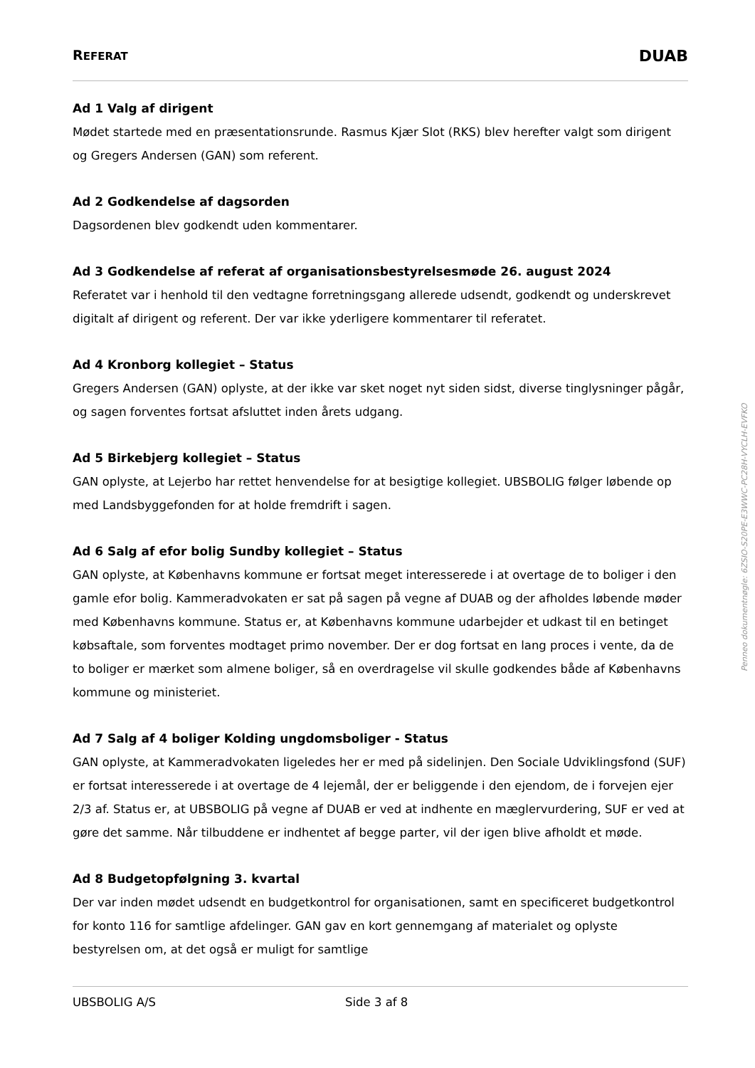REFERAT DUAB
Ad 1 Valg af dirigent
Mødet startede med en præsentationsrunde. Rasmus Kjær Slot (RKS) blev herefter valgt som dirigent og Gregers Andersen (GAN) som referent.
Ad 2 Godkendelse af dagsorden
Dagsordenen blev godkendt uden kommentarer.
Ad 3 Godkendelse af referat af organisationsbestyrelsesmøde 26. august 2024
Referatet var i henhold til den vedtagne forretningsgang allerede udsendt, godkendt og underskrevet digitalt af dirigent og referent. Der var ikke yderligere kommentarer til referatet.
Ad 4 Kronborg kollegiet – Status
Gregers Andersen (GAN) oplyste, at der ikke var sket noget nyt siden sidst, diverse tinglysninger pågår, og sagen forventes fortsat afsluttet inden årets udgang.
Ad 5 Birkebjerg kollegiet – Status
GAN oplyste, at Lejerbo har rettet henvendelse for at besigtige kollegiet. UBSBOLIG følger løbende op med Landsbyggefonden for at holde fremdrift i sagen.
Ad 6 Salg af efor bolig Sundby kollegiet – Status
GAN oplyste, at Københavns kommune er fortsat meget interesserede i at overtage de to boliger i den gamle efor bolig. Kammeradvokaten er sat på sagen på vegne af DUAB og der afholdes løbende møder med Københavns kommune. Status er, at Københavns kommune udarbejder et udkast til en betinget købsaftale, som forventes modtaget primo november. Der er dog fortsat en lang proces i vente, da de to boliger er mærket som almene boliger, så en overdragelse vil skulle godkendes både af Københavns kommune og ministeriet.
Ad 7 Salg af 4 boliger Kolding ungdomsboliger - Status
GAN oplyste, at Kammeradvokaten ligeledes her er med på sidelinjen. Den Sociale Udviklingsfond (SUF) er fortsat interesserede i at overtage de 4 lejemål, der er beliggende i den ejendom, de i forvejen ejer 2/3 af. Status er, at UBSBOLIG på vegne af DUAB er ved at indhente en mæglervurdering, SUF er ved at gøre det samme. Når tilbuddene er indhentet af begge parter, vil der igen blive afholdt et møde.
Ad 8 Budgetopfølgning 3. kvartal
Der var inden mødet udsendt en budgetkontrol for organisationen, samt en specificeret budgetkontrol for konto 116 for samtlige afdelinger. GAN gav en kort gennemgang af materialet og oplyste bestyrelsen om, at det også er muligt for samtlige
UBSBOLIG A/S Side 3 af 8
Penneo dokumentnøgle: 6ZSIO-S20PE-E3WWC-PC28H-VYCLH-EVFKO